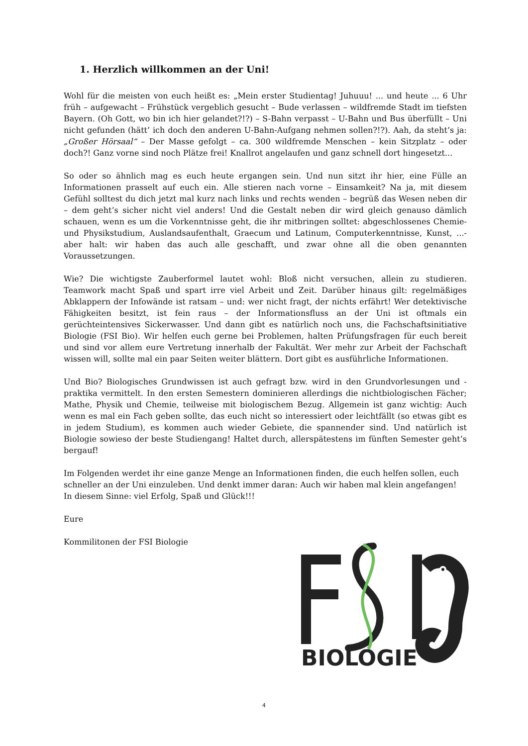1. Herzlich willkommen an der Uni!
Wohl für die meisten von euch heißt es: „Mein erster Studientag! Juhuuu! ... und heute ... 6 Uhr früh – aufgewacht – Frühstück vergeblich gesucht – Bude verlassen – wildfremde Stadt im tiefsten Bayern. (Oh Gott, wo bin ich hier gelandet?!?) – S-Bahn verpasst – U-Bahn und Bus überfüllt – Uni nicht gefunden (hätt’ ich doch den anderen U-Bahn-Aufgang nehmen sollen?!?). Aah, da steht’s ja: „Großer Hörsaal“ – Der Masse gefolgt – ca. 300 wildfremde Menschen – kein Sitzplatz – oder doch?! Ganz vorne sind noch Plätze frei! Knallrot angelaufen und ganz schnell dort hingesetzt...
So oder so ähnlich mag es euch heute ergangen sein. Und nun sitzt ihr hier, eine Fülle an Informationen prasselt auf euch ein. Alle stieren nach vorne – Einsamkeit? Na ja, mit diesem Gefühl solltest du dich jetzt mal kurz nach links und rechts wenden – begrüß das Wesen neben dir – dem geht’s sicher nicht viel anders! Und die Gestalt neben dir wird gleich genauso dämlich schauen, wenn es um die Vorkenntnisse geht, die ihr mitbringen solltet: abgeschlossenes Chemie- und Physikstudium, Auslandsaufenthalt, Graecum und Latinum, Computerkenntnisse, Kunst, ...- aber halt: wir haben das auch alle geschafft, und zwar ohne all die oben genannten Voraussetzungen.
Wie? Die wichtigste Zauberformel lautet wohl: Bloß nicht versuchen, allein zu studieren. Teamwork macht Spaß und spart irre viel Arbeit und Zeit. Darüber hinaus gilt: regelmäßiges Abklappern der Infowände ist ratsam – und: wer nicht fragt, der nichts erfährt! Wer detektivische Fähigkeiten besitzt, ist fein raus – der Informationsfluss an der Uni ist oftmals ein gerüchteintensives Sickerwasser. Und dann gibt es natürlich noch uns, die Fachschaftsinitiative Biologie (FSI Bio). Wir helfen euch gerne bei Problemen, halten Prüfungsfragen für euch bereit und sind vor allem eure Vertretung innerhalb der Fakultät. Wer mehr zur Arbeit der Fachschaft wissen will, sollte mal ein paar Seiten weiter blättern. Dort gibt es ausführliche Informationen.
Und Bio? Biologisches Grundwissen ist auch gefragt bzw. wird in den Grundvorlesungen und -praktika vermittelt. In den ersten Semestern dominieren allerdings die nichtbiologischen Fächer; Mathe, Physik und Chemie, teilweise mit biologischem Bezug. Allgemein ist ganz wichtig: Auch wenn es mal ein Fach geben sollte, das euch nicht so interessiert oder leichtfällt (so etwas gibt es in jedem Studium), es kommen auch wieder Gebiete, die spannender sind. Und natürlich ist Biologie sowieso der beste Studiengang! Haltet durch, allerspätestens im fünften Semester geht’s bergauf!
Im Folgenden werdet ihr eine ganze Menge an Informationen finden, die euch helfen sollen, euch schneller an der Uni einzuleben. Und denkt immer daran: Auch wir haben mal klein angefangen!
In diesem Sinne: viel Erfolg, Spaß und Glück!!!
Eure
Kommilitonen der FSI Biologie
BIOLOGIE
4